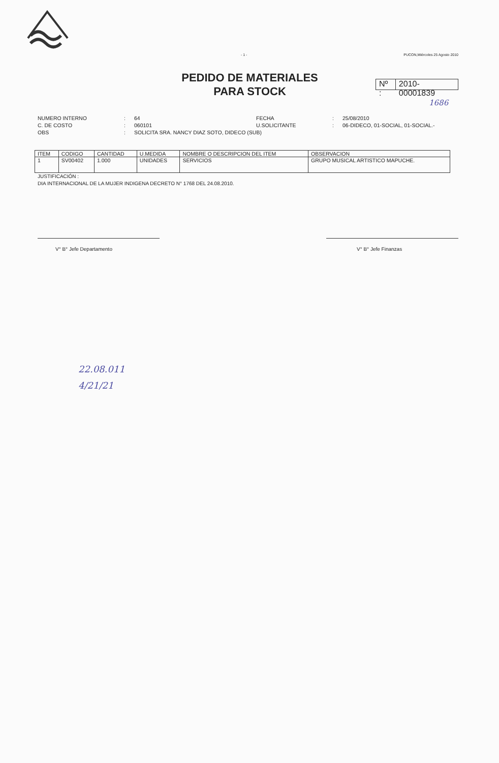- 1 - PUCON,Miércoles 25 Agosto 2010
PEDIDO DE MATERIALES
PARA STOCK
Nº : 2010-00001839
1686
NUMERO INTERNO: 64 FECHA: 25/08/2010 C. DE COSTO: 060101 U.SOLICITANTE: 06-DIDECO, 01-SOCIAL, 01-SOCIAL.- OBS: SOLICITA SRA. NANCY DIAZ SOTO, DIDECO (SUB)
| ITEM | CODIGO | CANTIDAD | U.MEDIDA | NOMBRE O DESCRIPCION DEL ITEM | OBSERVACION |
| --- | --- | --- | --- | --- | --- |
| 1 | SV00402 | 1.000 | UNIDADES | SERVICIOS | GRUPO MUSICAL ARTISTICO MAPUCHE. |
JUSTIFICACIÓN :
DIA INTERNACIONAL DE LA MUJER INDIGENA DECRETO N° 1768 DEL 24.08.2010.
V° B° Jefe Departamento V° B° Jefe Finanzas
22.08.011
4/21/21